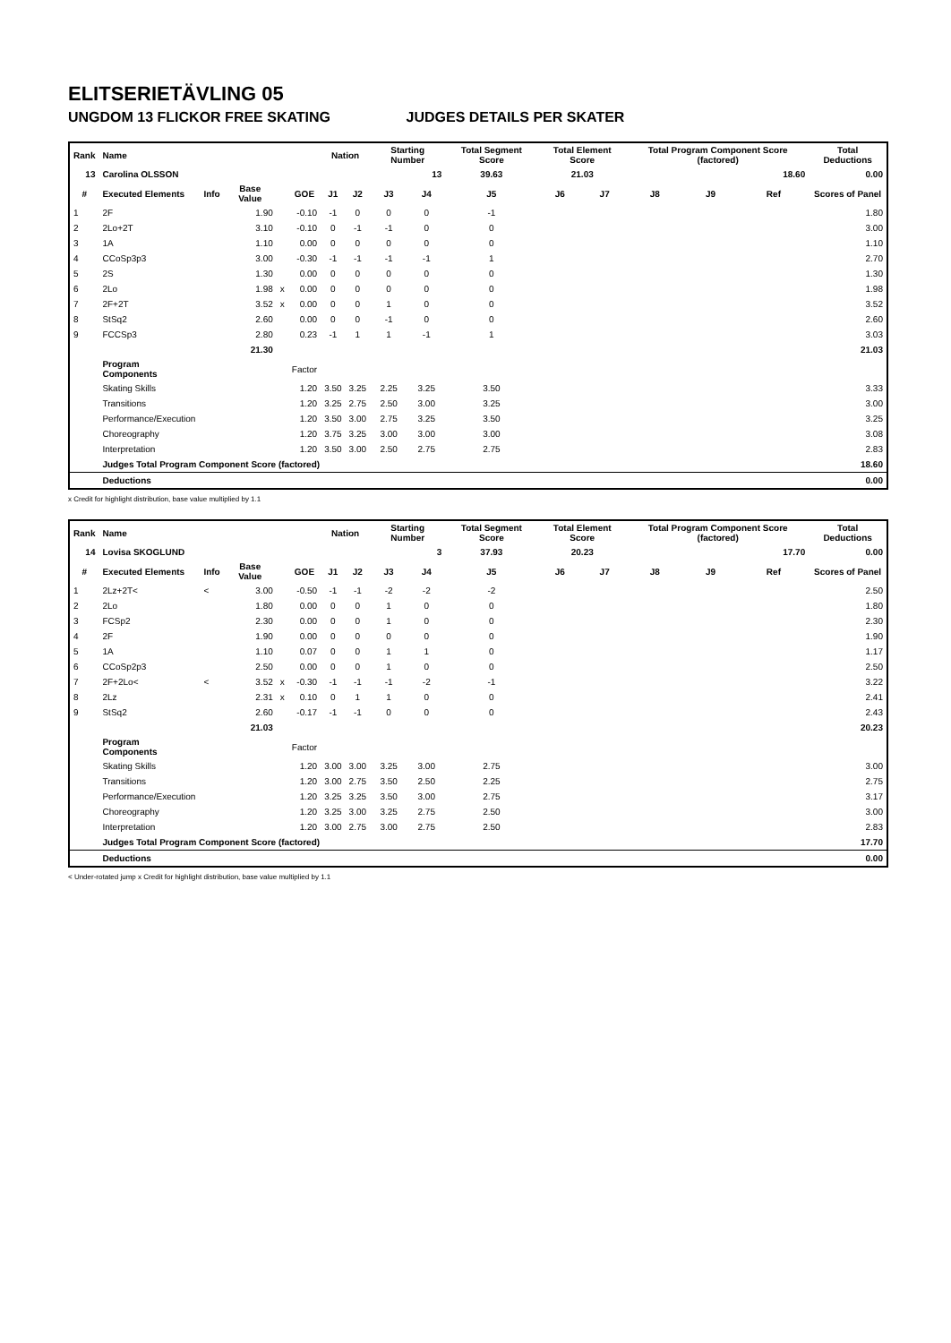ELITSERIETÄVLING 05
UNGDOM 13 FLICKOR FREE SKATING JUDGES DETAILS PER SKATER
| Rank | Name | | | | | Nation | | Starting Number | | Total Segment Score | Total Element Score | | Total Program Component Score (factored) | | | Total Deductions |
| --- | --- | --- | --- | --- | --- | --- | --- | --- | --- | --- | --- | --- | --- | --- | --- | --- |
| 13 | Carolina OLSSON | | | | | | | 13 | | 39.63 | 21.03 | | 18.60 | | | 0.00 |
| # | Executed Elements | Info | Base Value | | GOE | J1 | J2 | J3 | J4 | J5 | J6 | J7 | J8 | J9 | Ref | Scores of Panel |
| 1 | 2F | | 1.90 | | -0.10 | -1 | 0 | 0 | 0 | -1 | | | | | | 1.80 |
| 2 | 2Lo+2T | | 3.10 | | -0.10 | 0 | -1 | -1 | 0 | 0 | | | | | | 3.00 |
| 3 | 1A | | 1.10 | | 0.00 | 0 | 0 | 0 | 0 | 0 | | | | | | 1.10 |
| 4 | CCoSp3p3 | | 3.00 | | -0.30 | -1 | -1 | -1 | -1 | 1 | | | | | | 2.70 |
| 5 | 2S | | 1.30 | | 0.00 | 0 | 0 | 0 | 0 | 0 | | | | | | 1.30 |
| 6 | 2Lo | | 1.98 | x | 0.00 | 0 | 0 | 0 | 0 | 0 | | | | | | 1.98 |
| 7 | 2F+2T | | 3.52 | x | 0.00 | 0 | 0 | 1 | 0 | 0 | | | | | | 3.52 |
| 8 | StSq2 | | 2.60 | | 0.00 | 0 | 0 | -1 | 0 | 0 | | | | | | 2.60 |
| 9 | FCCSp3 | | 2.80 | | 0.23 | -1 | 1 | 1 | -1 | 1 | | | | | | 3.03 |
| | | | 21.30 | | | | | | | | | | | | | 21.03 |
| | Program Components | | | | Factor | | | | | | | | | | | |
| | Skating Skills | | | | 1.20 | 3.50 | 3.25 | 2.25 | 3.25 | 3.50 | | | | | | 3.33 |
| | Transitions | | | | 1.20 | 3.25 | 2.75 | 2.50 | 3.00 | 3.25 | | | | | | 3.00 |
| | Performance/Execution | | | | 1.20 | 3.50 | 3.00 | 2.75 | 3.25 | 3.50 | | | | | | 3.25 |
| | Choreography | | | | 1.20 | 3.75 | 3.25 | 3.00 | 3.00 | 3.00 | | | | | | 3.08 |
| | Interpretation | | | | 1.20 | 3.50 | 3.00 | 2.50 | 2.75 | 2.75 | | | | | | 2.83 |
| | Judges Total Program Component Score (factored) | | | | | | | | | | | | | | | 18.60 |
| | Deductions | | | | | | | | | | | | | | | 0.00 |
x Credit for highlight distribution, base value multiplied by 1.1
| Rank | Name | | | | | Nation | | Starting Number | | Total Segment Score | Total Element Score | | Total Program Component Score (factored) | | | Total Deductions |
| --- | --- | --- | --- | --- | --- | --- | --- | --- | --- | --- | --- | --- | --- | --- | --- | --- |
| 14 | Lovisa SKOGLUND | | | | | | | 3 | | 37.93 | 20.23 | | 17.70 | | | 0.00 |
| # | Executed Elements | Info | Base Value | | GOE | J1 | J2 | J3 | J4 | J5 | J6 | J7 | J8 | J9 | Ref | Scores of Panel |
| 1 | 2Lz+2T< | < | 3.00 | | -0.50 | -1 | -1 | -2 | -2 | -2 | | | | | | 2.50 |
| 2 | 2Lo | | 1.80 | | 0.00 | 0 | 0 | 1 | 0 | 0 | | | | | | 1.80 |
| 3 | FCSp2 | | 2.30 | | 0.00 | 0 | 0 | 1 | 0 | 0 | | | | | | 2.30 |
| 4 | 2F | | 1.90 | | 0.00 | 0 | 0 | 0 | 0 | 0 | | | | | | 1.90 |
| 5 | 1A | | 1.10 | | 0.07 | 0 | 0 | 1 | 1 | 0 | | | | | | 1.17 |
| 6 | CCoSp2p3 | | 2.50 | | 0.00 | 0 | 0 | 1 | 0 | 0 | | | | | | 2.50 |
| 7 | 2F+2Lo< | < | 3.52 | x | -0.30 | -1 | -1 | -1 | -2 | -1 | | | | | | 3.22 |
| 8 | 2Lz | | 2.31 | x | 0.10 | 0 | 1 | 1 | 0 | 0 | | | | | | 2.41 |
| 9 | StSq2 | | 2.60 | | -0.17 | -1 | -1 | 0 | 0 | 0 | | | | | | 2.43 |
| | | | 21.03 | | | | | | | | | | | | | 20.23 |
| | Program Components | | | | Factor | | | | | | | | | | | |
| | Skating Skills | | | | 1.20 | 3.00 | 3.00 | 3.25 | 3.00 | 2.75 | | | | | | 3.00 |
| | Transitions | | | | 1.20 | 3.00 | 2.75 | 3.50 | 2.50 | 2.25 | | | | | | 2.75 |
| | Performance/Execution | | | | 1.20 | 3.25 | 3.25 | 3.50 | 3.00 | 2.75 | | | | | | 3.17 |
| | Choreography | | | | 1.20 | 3.25 | 3.00 | 3.25 | 2.75 | 2.50 | | | | | | 3.00 |
| | Interpretation | | | | 1.20 | 3.00 | 2.75 | 3.00 | 2.75 | 2.50 | | | | | | 2.83 |
| | Judges Total Program Component Score (factored) | | | | | | | | | | | | | | | 17.70 |
| | Deductions | | | | | | | | | | | | | | | 0.00 |
< Under-rotated jump x Credit for highlight distribution, base value multiplied by 1.1